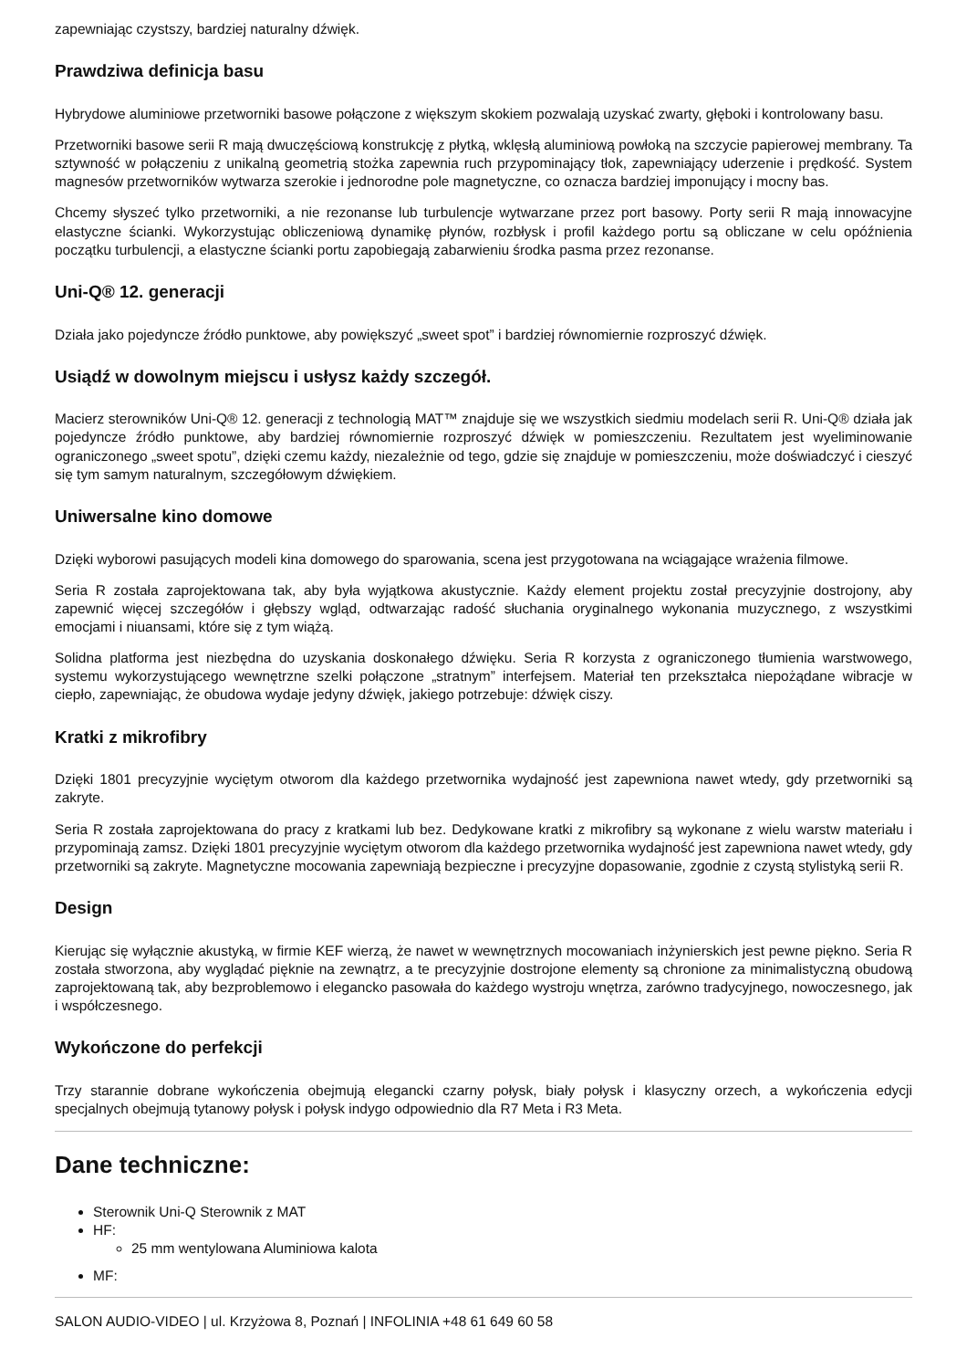zapewniając czystszy, bardziej naturalny dźwięk.
Prawdziwa definicja basu
Hybrydowe aluminiowe przetworniki basowe połączone z większym skokiem pozwalają uzyskać zwarty, głęboki i kontrolowany basu.
Przetworniki basowe serii R mają dwuczęściową konstrukcję z płytką, wklęsłą aluminiową powłoką na szczycie papierowej membrany. Ta sztywność w połączeniu z unikalną geometrią stożka zapewnia ruch przypominający tłok, zapewniający uderzenie i prędkość. System magnesów przetworników wytwarza szerokie i jednorodne pole magnetyczne, co oznacza bardziej imponujący i mocny bas.
Chcemy słyszeć tylko przetworniki, a nie rezonanse lub turbulencje wytwarzane przez port basowy. Porty serii R mają innowacyjne elastyczne ścianki. Wykorzystując obliczeniową dynamikę płynów, rozbłysk i profil każdego portu są obliczane w celu opóźnienia początku turbulencji, a elastyczne ścianki portu zapobiegają zabarwieniu środka pasma przez rezonanse.
Uni-Q® 12. generacji
Działa jako pojedyncze źródło punktowe, aby powiększyć „sweet spot” i bardziej równomiernie rozproszyć dźwięk.
Usiądź w dowolnym miejscu i usłysz każdy szczegół.
Macierz sterowników Uni-Q® 12. generacji z technologią MAT™ znajduje się we wszystkich siedmiu modelach serii R. Uni-Q® działa jak pojedyncze źródło punktowe, aby bardziej równomiernie rozproszyć dźwięk w pomieszczeniu. Rezultatem jest wyeliminowanie ograniczonego „sweet spotu”, dzięki czemu każdy, niezależnie od tego, gdzie się znajduje w pomieszczeniu, może doświadczyć i cieszyć się tym samym naturalnym, szczegółowym dźwiękiem.
Uniwersalne kino domowe
Dzięki wyborowi pasujących modeli kina domowego do sparowania, scena jest przygotowana na wciągające wrażenia filmowe.
Seria R została zaprojektowana tak, aby była wyjątkowa akustycznie. Każdy element projektu został precyzyjnie dostrojony, aby zapewnić więcej szczegółów i głębszy wgląd, odtwarzając radość słuchania oryginalnego wykonania muzycznego, z wszystkimi emocjami i niuansami, które się z tym wiążą.
Solidna platforma jest niezbędna do uzyskania doskonałego dźwięku. Seria R korzysta z ograniczonego tłumienia warstwowego, systemu wykorzystującego wewnętrzne szelki połączone „stratnym” interfejsem. Materiał ten przekształca niepożądane wibracje w ciepło, zapewniając, że obudowa wydaje jedyny dźwięk, jakiego potrzebuje: dźwięk ciszy.
Kratki z mikrofibry
Dzięki 1801 precyzyjnie wyciętym otworom dla każdego przetwornika wydajność jest zapewniona nawet wtedy, gdy przetworniki są zakryte.
Seria R została zaprojektowana do pracy z kratkami lub bez. Dedykowane kratki z mikrofibry są wykonane z wielu warstw materiału i przypominają zamsz. Dzięki 1801 precyzyjnie wyciętym otworom dla każdego przetwornika wydajność jest zapewniona nawet wtedy, gdy przetworniki są zakryte. Magnetyczne mocowania zapewniają bezpieczne i precyzyjne dopasowanie, zgodnie z czystą stylistyką serii R.
Design
Kierując się wyłącznie akustyką, w firmie KEF wierzą, że nawet w wewnętrznych mocowaniach inżynierskich jest pewne piękno. Seria R została stworzona, aby wyglądać pięknie na zewnątrz, a te precyzyjnie dostrojone elementy są chronione za minimalistyczną obudową zaprojektowaną tak, aby bezproblemowo i elegancko pasowała do każdego wystroju wnętrza, zarówno tradycyjnego, nowoczesnego, jak i współczesnego.
Wykończone do perfekcji
Trzy starannie dobrane wykończenia obejmują elegancki czarny połysk, biały połysk i klasyczny orzech, a wykończenia edycji specjalnych obejmują tytanowy połysk i połysk indygo odpowiednio dla R7 Meta i R3 Meta.
Dane techniczne:
Sterownik Uni-Q Sterownik z MAT
HF:
25 mm wentylowana Aluminiowa kalota
MF:
SALON AUDIO-VIDEO | ul. Krzyżowa 8, Poznań | INFOLINIA +48 61 649 60 58